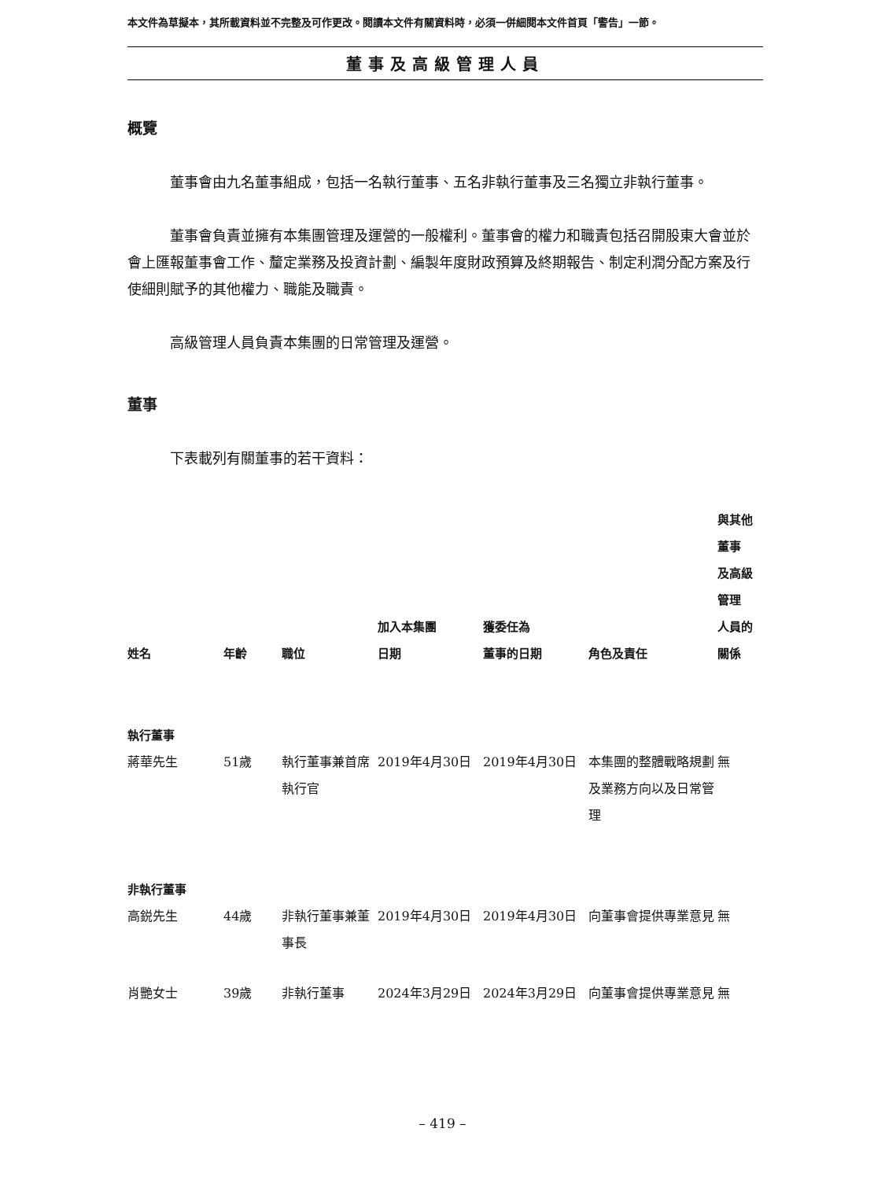本文件為草擬本，其所載資料並不完整及可作更改。閱讀本文件有關資料時，必須一併細閱本文件首頁「警告」一節。
董事及高級管理人員
概覽
董事會由九名董事組成，包括一名執行董事、五名非執行董事及三名獨立非執行董事。
董事會負責並擁有本集團管理及運營的一般權利。董事會的權力和職責包括召開股東大會並於會上匯報董事會工作、釐定業務及投資計劃、編製年度財政預算及終期報告、制定利潤分配方案及行使細則賦予的其他權力、職能及職責。
高級管理人員負責本集團的日常管理及運營。
董事
下表載列有關董事的若干資料：
| 姓名 | 年齡 | 職位 | 加入本集團 日期 | 獲委任為 董事的日期 | 角色及責任 | 與其他董事 及高級管理 人員的關係 |
| --- | --- | --- | --- | --- | --- | --- |
| 執行董事 | | | | | | |
| 蔣華先生 | 51歲 | 執行董事兼首席執行官 | 2019年4月30日 | 2019年4月30日 | 本集團的整體戰略規劃及業務方向以及日常管理 | 無 |
| 非執行董事 | | | | | | |
| 高鋭先生 | 44歲 | 非執行董事兼董事長 | 2019年4月30日 | 2019年4月30日 | 向董事會提供專業意見 | 無 |
| 肖艷女士 | 39歲 | 非執行董事 | 2024年3月29日 | 2024年3月29日 | 向董事會提供專業意見 | 無 |
– 419 –